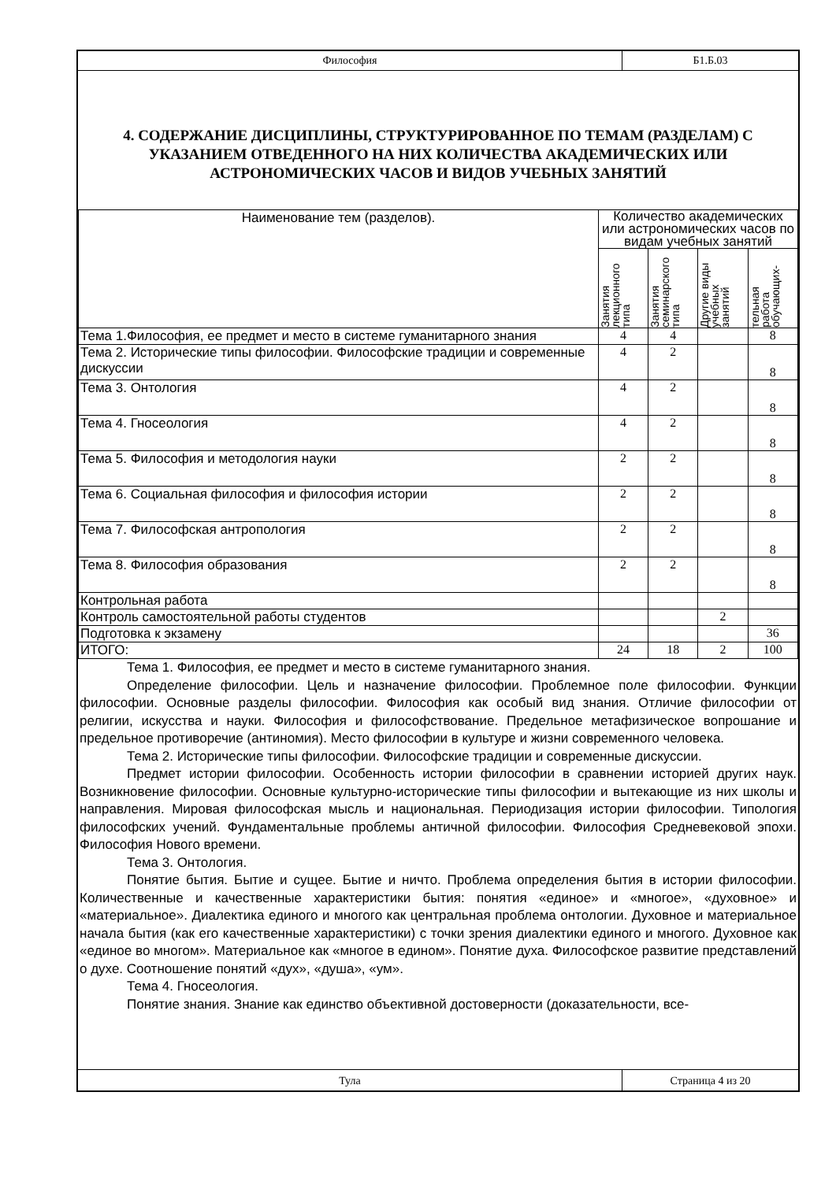Философия
Б1.Б.03
4. СОДЕРЖАНИЕ ДИСЦИПЛИНЫ, СТРУКТУРИРОВАННОЕ ПО ТЕМАМ (РАЗДЕЛАМ) С УКАЗАНИЕМ ОТВЕДЕННОГО НА НИХ КОЛИЧЕСТВА АКАДЕМИЧЕСКИХ ИЛИ АСТРОНОМИЧЕСКИХ ЧАСОВ И ВИДОВ УЧЕБНЫХ ЗАНЯТИЙ
| Наименование тем (разделов). | Количество академических или астрономических часов по видам учебных занятий | | | |
| --- | --- | --- | --- | --- |
| | Занятия лекционного типа | Занятия семинарского типа | Другие виды учебных занятий | тельная работа обучающих- |
| Тема 1.Философия, ее предмет и место в системе гуманитарного знания | 4 | 4 | | 8 |
| Тема 2. Исторические типы философии. Философские традиции и современные дискуссии | 4 | 2 | | 8 |
| Тема 3. Онтология | 4 | 2 | | 8 |
| Тема 4. Гносеология | 4 | 2 | | 8 |
| Тема 5. Философия и методология науки | 2 | 2 | | 8 |
| Тема 6. Социальная философия и философия истории | 2 | 2 | | 8 |
| Тема 7. Философская антропология | 2 | 2 | | 8 |
| Тема 8. Философия образования | 2 | 2 | | 8 |
| Контрольная работа | | | | |
| Контроль самостоятельной работы студентов | | | 2 | |
| Подготовка к экзамену | | | | 36 |
| ИТОГО: | 24 | 18 | 2 | 100 |
Тема 1. Философия, ее предмет и место в системе гуманитарного знания.
Определение философии. Цель и назначение философии. Проблемное поле философии. Функции философии. Основные разделы философии. Философия как особый вид знания. Отличие философии от религии, искусства и науки. Философия и философствование. Предельное метафизическое вопрошание и предельное противоречие (антиномия). Место философии в культуре и жизни современного человека.
Тема 2. Исторические типы философии. Философские традиции и современные дискуссии.
Предмет истории философии. Особенность истории философии в сравнении историей других наук. Возникновение философии. Основные культурно-исторические типы философии и вытекающие из них школы и направления. Мировая философская мысль и национальная. Периодизация истории философии. Типология философских учений. Фундаментальные проблемы античной философии. Философия Средневековой эпохи. Философия Нового времени.
Тема 3. Онтология.
Понятие бытия. Бытие и сущее. Бытие и ничто. Проблема определения бытия в истории философии. Количественные и качественные характеристики бытия: понятия «единое» и «многое», «духовное» и «материальное». Диалектика единого и многого как центральная проблема онтологии. Духовное и материальное начала бытия (как его качественные характеристики) с точки зрения диалектики единого и многого. Духовное как «единое во многом». Материальное как «многое в едином». Понятие духа. Философское развитие представлений о духе. Соотношение понятий «дух», «душа», «ум».
Тема 4. Гносеология.
Понятие знания. Знание как единство объективной достоверности (доказательности, все-
Тула Страница 4 из 20